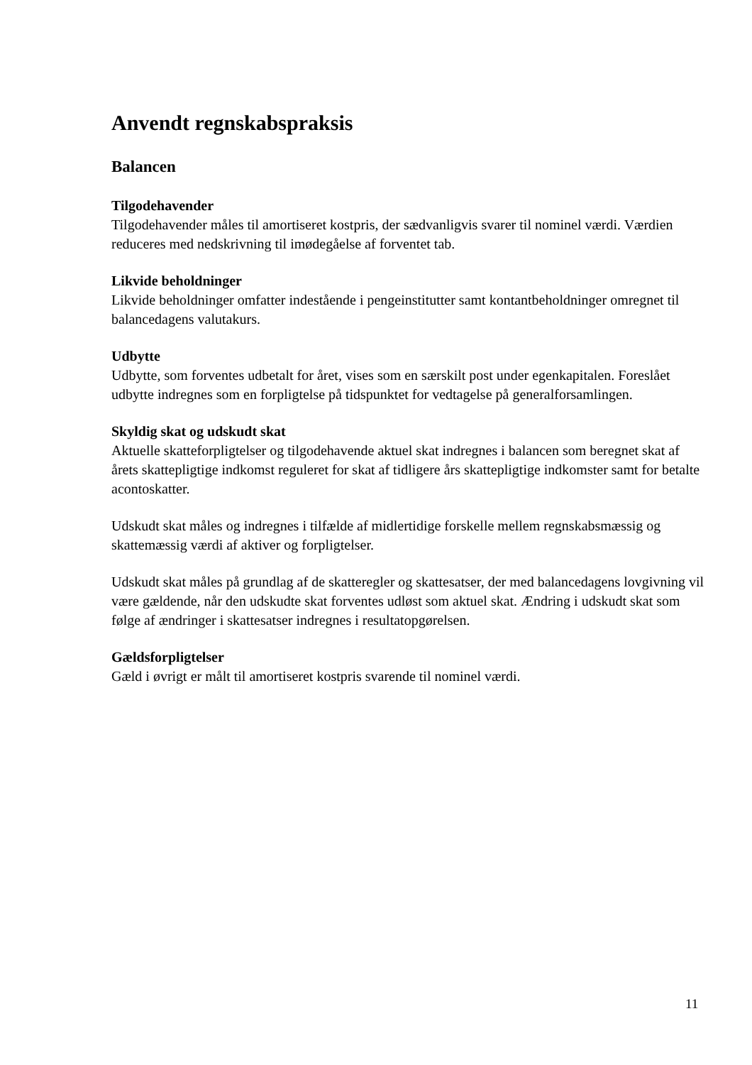Anvendt regnskabspraksis
Balancen
Tilgodehavender
Tilgodehavender måles til amortiseret kostpris, der sædvanligvis svarer til nominel værdi. Værdien reduceres med nedskrivning til imødegåelse af forventet tab.
Likvide beholdninger
Likvide beholdninger omfatter indestående i pengeinstitutter samt kontantbeholdninger omregnet til balancedagens valutakurs.
Udbytte
Udbytte, som forventes udbetalt for året, vises som en særskilt post under egenkapitalen. Foreslået udbytte indregnes som en forpligtelse på tidspunktet for vedtagelse på generalforsamlingen.
Skyldig skat og udskudt skat
Aktuelle skatteforpligtelser og tilgodehavende aktuel skat indregnes i balancen som beregnet skat af årets skattepligtige indkomst reguleret for skat af tidligere års skattepligtige indkomster samt for betalte acontoskatter.
Udskudt skat måles og indregnes i tilfælde af midlertidige forskelle mellem regnskabsmæssig og skattemæssig værdi af aktiver og forpligtelser.
Udskudt skat måles på grundlag af de skatteregler og skattesatser, der med balancedagens lovgivning vil være gældende, når den udskudte skat forventes udløst som aktuel skat. Ændring i udskudt skat som følge af ændringer i skattesatser indregnes i resultatopgørelsen.
Gældsforpligtelser
Gæld i øvrigt er målt til amortiseret kostpris svarende til nominel værdi.
11